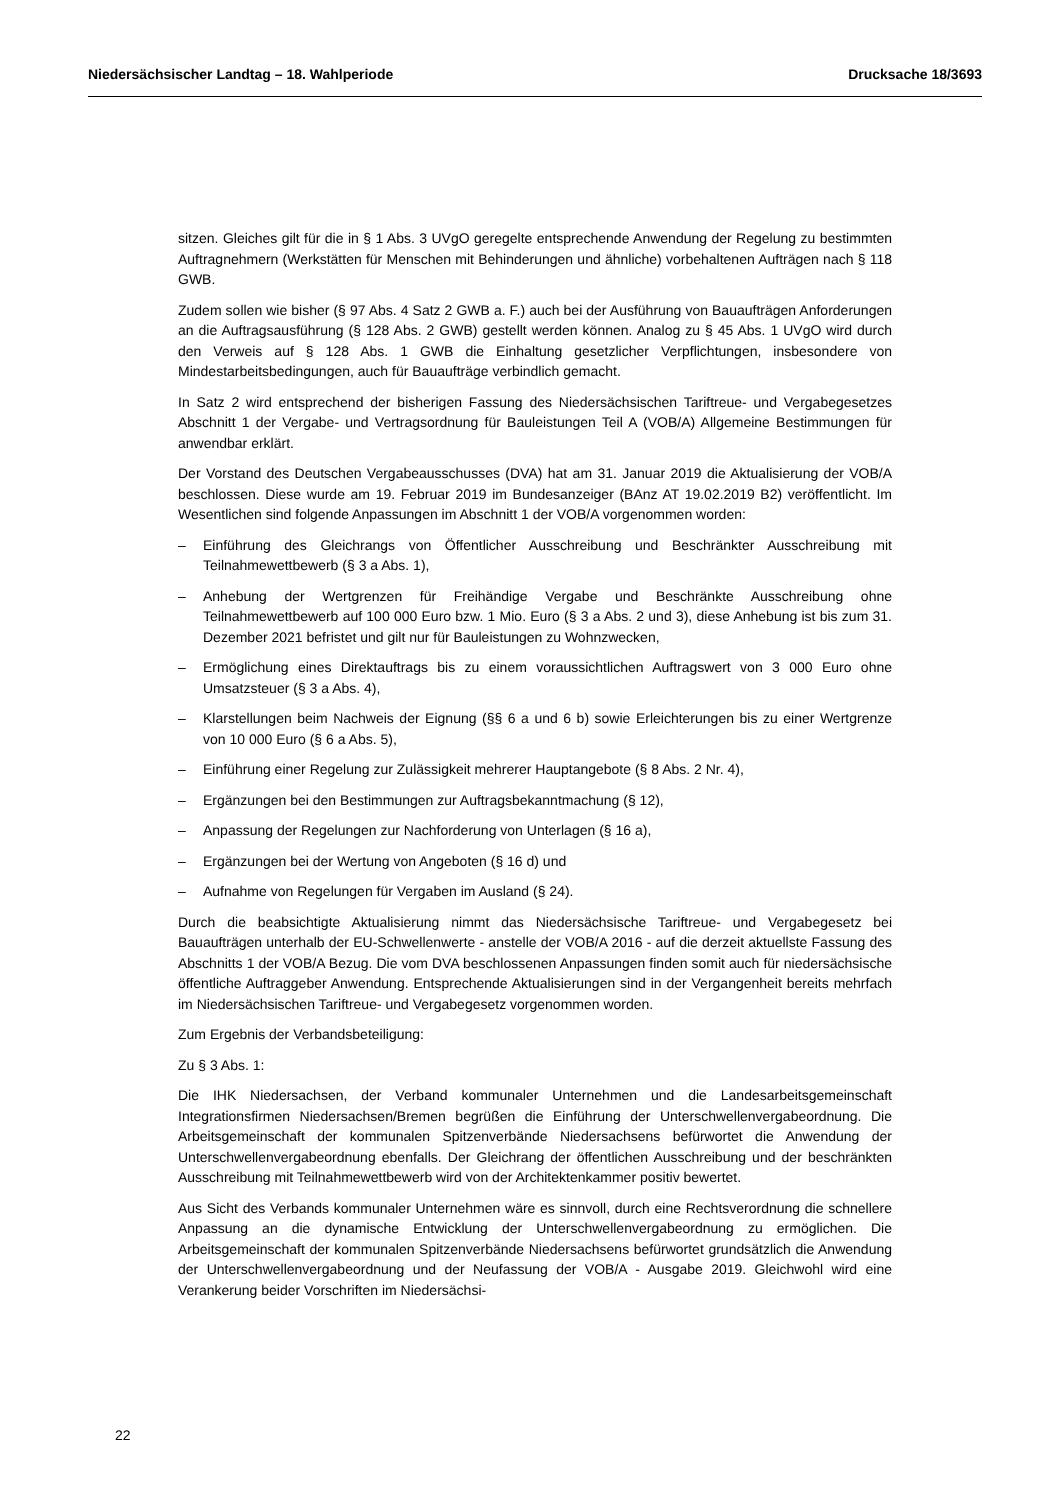Niedersächsischer Landtag – 18. Wahlperiode Drucksache 18/3693
sitzen. Gleiches gilt für die in § 1 Abs. 3 UVgO geregelte entsprechende Anwendung der Regelung zu bestimmten Auftragnehmern (Werkstätten für Menschen mit Behinderungen und ähnliche) vorbehaltenen Aufträgen nach § 118 GWB.
Zudem sollen wie bisher (§ 97 Abs. 4 Satz 2 GWB a. F.) auch bei der Ausführung von Bauaufträgen Anforderungen an die Auftragsausführung (§ 128 Abs. 2 GWB) gestellt werden können. Analog zu § 45 Abs. 1 UVgO wird durch den Verweis auf § 128 Abs. 1 GWB die Einhaltung gesetzlicher Verpflichtungen, insbesondere von Mindestarbeitsbedingungen, auch für Bauaufträge verbindlich gemacht.
In Satz 2 wird entsprechend der bisherigen Fassung des Niedersächsischen Tariftreue- und Vergabegesetzes Abschnitt 1 der Vergabe- und Vertragsordnung für Bauleistungen Teil A (VOB/A) Allgemeine Bestimmungen für anwendbar erklärt.
Der Vorstand des Deutschen Vergabeausschusses (DVA) hat am 31. Januar 2019 die Aktualisierung der VOB/A beschlossen. Diese wurde am 19. Februar 2019 im Bundesanzeiger (BAnz AT 19.02.2019 B2) veröffentlicht. Im Wesentlichen sind folgende Anpassungen im Abschnitt 1 der VOB/A vorgenommen worden:
– Einführung des Gleichrangs von Öffentlicher Ausschreibung und Beschränkter Ausschreibung mit Teilnahmewettbewerb (§ 3 a Abs. 1),
– Anhebung der Wertgrenzen für Freihändige Vergabe und Beschränkte Ausschreibung ohne Teilnahmewettbewerb auf 100 000 Euro bzw. 1 Mio. Euro (§ 3 a Abs. 2 und 3), diese Anhebung ist bis zum 31. Dezember 2021 befristet und gilt nur für Bauleistungen zu Wohnzwecken,
– Ermöglichung eines Direktauftrags bis zu einem voraussichtlichen Auftragswert von 3 000 Euro ohne Umsatzsteuer (§ 3 a Abs. 4),
– Klarstellungen beim Nachweis der Eignung (§§ 6 a und 6 b) sowie Erleichterungen bis zu einer Wertgrenze von 10 000 Euro (§ 6 a Abs. 5),
– Einführung einer Regelung zur Zulässigkeit mehrerer Hauptangebote (§ 8 Abs. 2 Nr. 4),
– Ergänzungen bei den Bestimmungen zur Auftragsbekanntmachung (§ 12),
– Anpassung der Regelungen zur Nachforderung von Unterlagen (§ 16 a),
– Ergänzungen bei der Wertung von Angeboten (§ 16 d) und
– Aufnahme von Regelungen für Vergaben im Ausland (§ 24).
Durch die beabsichtigte Aktualisierung nimmt das Niedersächsische Tariftreue- und Vergabegesetz bei Bauaufträgen unterhalb der EU-Schwellenwerte - anstelle der VOB/A 2016 - auf die derzeit aktuellste Fassung des Abschnitts 1 der VOB/A Bezug. Die vom DVA beschlossenen Anpassungen finden somit auch für niedersächsische öffentliche Auftraggeber Anwendung. Entsprechende Aktualisierungen sind in der Vergangenheit bereits mehrfach im Niedersächsischen Tariftreue- und Vergabegesetz vorgenommen worden.
Zum Ergebnis der Verbandsbeteiligung:
Zu § 3 Abs. 1:
Die IHK Niedersachsen, der Verband kommunaler Unternehmen und die Landesarbeitsgemeinschaft Integrationsfirmen Niedersachsen/Bremen begrüßen die Einführung der Unterschwellenvergabeordnung. Die Arbeitsgemeinschaft der kommunalen Spitzenverbände Niedersachsens befürwortet die Anwendung der Unterschwellenvergabeordnung ebenfalls. Der Gleichrang der öffentlichen Ausschreibung und der beschränkten Ausschreibung mit Teilnahmewettbewerb wird von der Architektenkammer positiv bewertet.
Aus Sicht des Verbands kommunaler Unternehmen wäre es sinnvoll, durch eine Rechtsverordnung die schnellere Anpassung an die dynamische Entwicklung der Unterschwellenvergabeordnung zu ermöglichen. Die Arbeitsgemeinschaft der kommunalen Spitzenverbände Niedersachsens befürwortet grundsätzlich die Anwendung der Unterschwellenvergabeordnung und der Neufassung der VOB/A - Ausgabe 2019. Gleichwohl wird eine Verankerung beider Vorschriften im Niedersächsi-
22